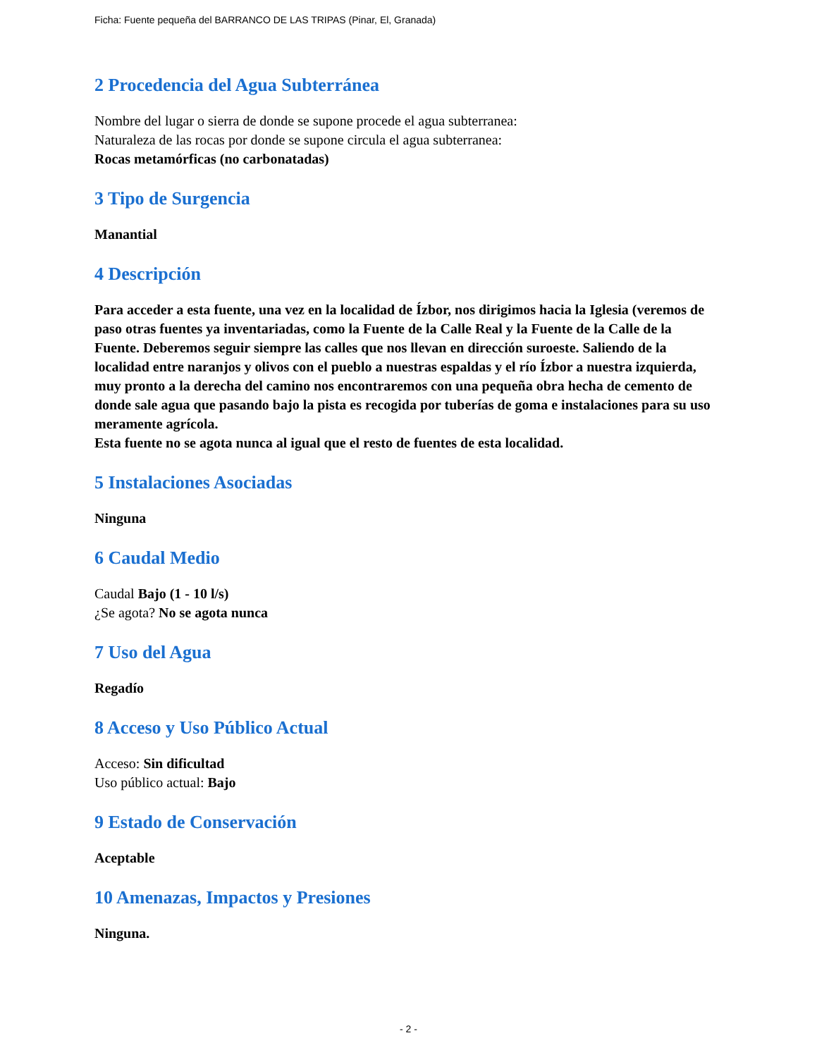Ficha: Fuente pequeña del BARRANCO DE LAS TRIPAS (Pinar, El, Granada)
2 Procedencia del Agua Subterránea
Nombre del lugar o sierra de donde se supone procede el agua subterranea:
Naturaleza de las rocas por donde se supone circula el agua subterranea:
Rocas metamórficas (no carbonatadas)
3 Tipo de Surgencia
Manantial
4 Descripción
Para acceder a esta fuente, una vez en la localidad de Ízbor, nos dirigimos hacia la Iglesia (veremos de paso otras fuentes ya inventariadas, como la Fuente de la Calle Real y la Fuente de la Calle de la Fuente. Deberemos seguir siempre las calles que nos llevan en dirección suroeste. Saliendo de la localidad entre naranjos y olivos con el pueblo a nuestras espaldas y el río Ízbor a nuestra izquierda, muy pronto a la derecha del camino nos encontraremos con una pequeña obra hecha de cemento de donde sale agua que pasando bajo la pista es recogida por tuberías de goma e instalaciones para su uso meramente agrícola.
Esta fuente no se agota nunca al igual que el resto de fuentes de esta localidad.
5 Instalaciones Asociadas
Ninguna
6 Caudal Medio
Caudal Bajo (1 - 10 l/s)
¿Se agota? No se agota nunca
7 Uso del Agua
Regadío
8 Acceso y Uso Público Actual
Acceso: Sin dificultad
Uso público actual: Bajo
9 Estado de Conservación
Aceptable
10 Amenazas, Impactos y Presiones
Ninguna.
- 2 -